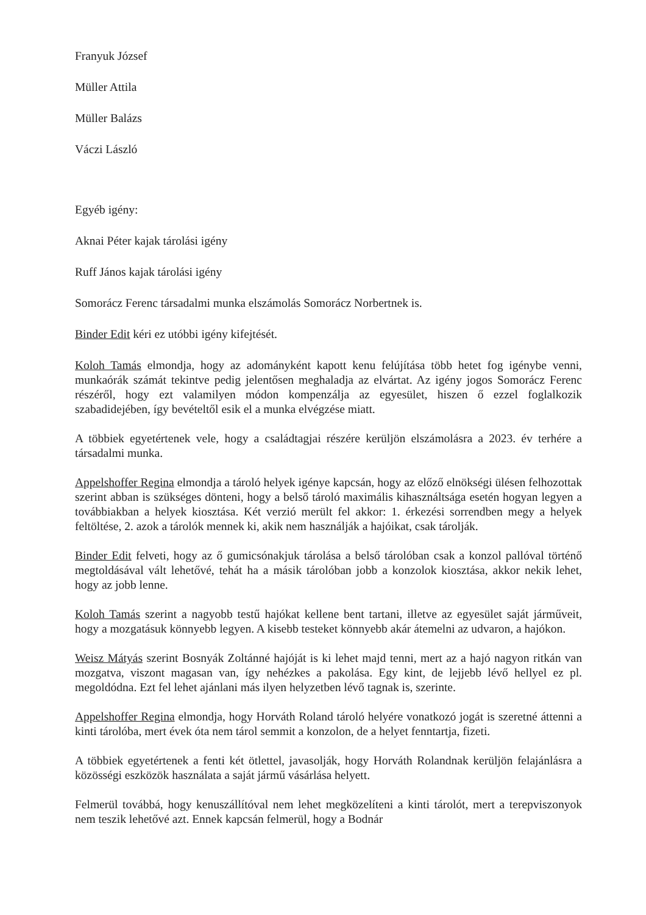Franyuk József
Müller Attila
Müller Balázs
Váczi László
Egyéb igény:
Aknai Péter kajak tárolási igény
Ruff János kajak tárolási igény
Somorácz Ferenc társadalmi munka elszámolás Somorácz Norbertnek is.
Binder Edit kéri ez utóbbi igény kifejtését.
Koloh Tamás elmondja, hogy az adományként kapott kenu felújítása több hetet fog igénybe venni, munkaórák számát tekintve pedig jelentősen meghaladja az elvártat. Az igény jogos Somorácz Ferenc részéről, hogy ezt valamilyen módon kompenzálja az egyesület, hiszen ő ezzel foglalkozik szabadidejében, így bevételtől esik el a munka elvégzése miatt.
A többiek egyetértenek vele, hogy a családtagjai részére kerüljön elszámolásra a 2023. év terhére a társadalmi munka.
Appelshoffer Regina elmondja a tároló helyek igénye kapcsán, hogy az előző elnökségi ülésen felhozottak szerint abban is szükséges dönteni, hogy a belső tároló maximális kihasználtsága esetén hogyan legyen a továbbiakban a helyek kiosztása. Két verzió merült fel akkor: 1. érkezési sorrendben megy a helyek feltöltése, 2. azok a tárolók mennek ki, akik nem használják a hajóikat, csak tárolják.
Binder Edit felveti, hogy az ő gumicsónakjuk tárolása a belső tárolóban csak a konzol pallóval történő megtoldásával vált lehetővé, tehát ha a másik tárolóban jobb a konzolok kiosztása, akkor nekik lehet, hogy az jobb lenne.
Koloh Tamás szerint a nagyobb testű hajókat kellene bent tartani, illetve az egyesület saját járműveit, hogy a mozgatásuk könnyebb legyen. A kisebb testeket könnyebb akár átemelni az udvaron, a hajókon.
Weisz Mátyás szerint Bosnyák Zoltánné hajóját is ki lehet majd tenni, mert az a hajó nagyon ritkán van mozgatva, viszont magasan van, így nehézkes a pakolása. Egy kint, de lejjebb lévő hellyel ez pl. megoldódna. Ezt fel lehet ajánlani más ilyen helyzetben lévő tagnak is, szerinte.
Appelshoffer Regina elmondja, hogy Horváth Roland tároló helyére vonatkozó jogát is szeretné áttenni a kinti tárolóba, mert évek óta nem tárol semmit a konzolon, de a helyet fenntartja, fizeti.
A többiek egyetértenek a fenti két ötlettel, javasolják, hogy Horváth Rolandnak kerüljön felajánlásra a közösségi eszközök használata a saját jármű vásárlása helyett.
Felmerül továbbá, hogy kenuszállítóval nem lehet megközelíteni a kinti tárolót, mert a terepviszonyok nem teszik lehetővé azt. Ennek kapcsán felmerül, hogy a Bodnár